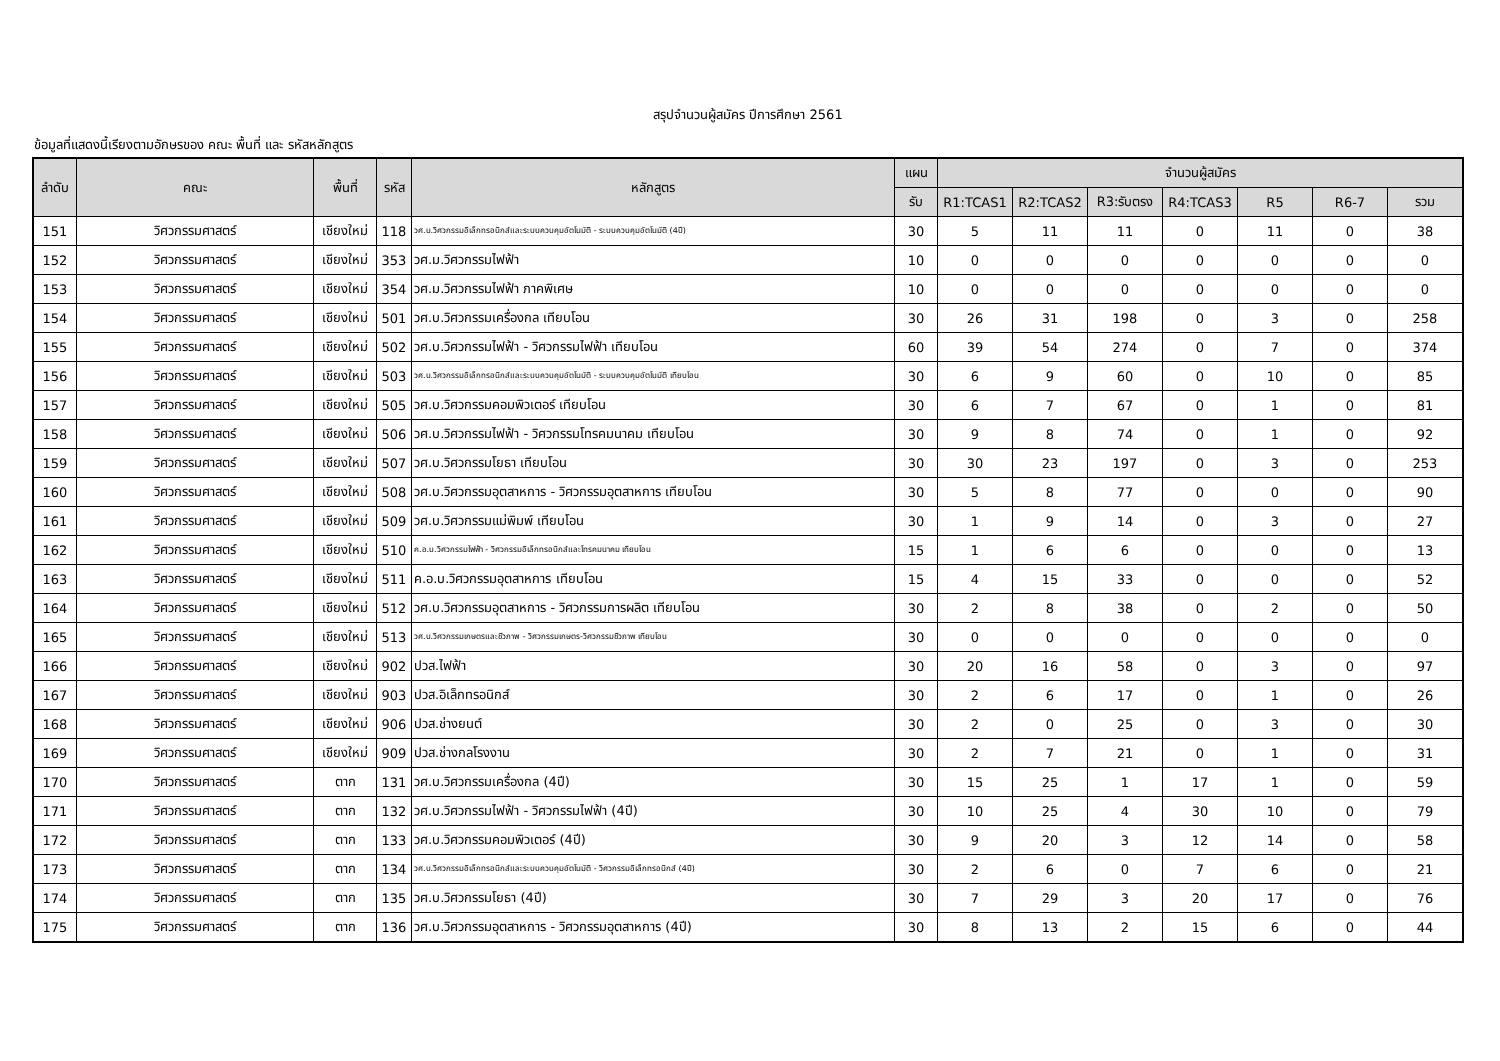สรุปจำนวนผู้สมัคร ปีการศึกษา 2561
ข้อมูลที่แสดงนี้เรียงตามอักษรของ คณะ พื้นที่ และ รหัสหลักสูตร
| ลำดับ | คณะ | พื้นที่ | รหัส | หลักสูตร | แผน | จำนวนผู้สมัคร | | | | | | |
| --- | --- | --- | --- | --- | --- | --- | --- | --- | --- | --- | --- | --- |
| | | | | | รับ | R1:TCAS1 | R2:TCAS2 | R3:รับตรง | R4:TCAS3 | R5 | R6-7 | รวม |
| 151 | วิศวกรรมศาสตร์ | เชียงใหม่ | 118 | วศ.บ.วิศวกรรมอิเล็กทรอนิกส์และระบบควบคุมอัตโนมัติ - ระบบควบคุมอัตโนมัติ (4ปี) | 30 | 5 | 11 | 11 | 0 | 11 | 0 | 38 |
| 152 | วิศวกรรมศาสตร์ | เชียงใหม่ | 353 | วศ.ม.วิศวกรรมไฟฟ้า | 10 | 0 | 0 | 0 | 0 | 0 | 0 | 0 |
| 153 | วิศวกรรมศาสตร์ | เชียงใหม่ | 354 | วศ.ม.วิศวกรรมไฟฟ้า ภาคพิเศษ | 10 | 0 | 0 | 0 | 0 | 0 | 0 | 0 |
| 154 | วิศวกรรมศาสตร์ | เชียงใหม่ | 501 | วศ.บ.วิศวกรรมเครื่องกล เทียบโอน | 30 | 26 | 31 | 198 | 0 | 3 | 0 | 258 |
| 155 | วิศวกรรมศาสตร์ | เชียงใหม่ | 502 | วศ.บ.วิศวกรรมไฟฟ้า - วิศวกรรมไฟฟ้า เทียบโอน | 60 | 39 | 54 | 274 | 0 | 7 | 0 | 374 |
| 156 | วิศวกรรมศาสตร์ | เชียงใหม่ | 503 | วศ.บ.วิศวกรรมอิเล็กทรอนิกส์และระบบควบคุมอัตโนมัติ - ระบบควบคุมอัตโนมัติ เทียบโอน | 30 | 6 | 9 | 60 | 0 | 10 | 0 | 85 |
| 157 | วิศวกรรมศาสตร์ | เชียงใหม่ | 505 | วศ.บ.วิศวกรรมคอมพิวเตอร์ เทียบโอน | 30 | 6 | 7 | 67 | 0 | 1 | 0 | 81 |
| 158 | วิศวกรรมศาสตร์ | เชียงใหม่ | 506 | วศ.บ.วิศวกรรมไฟฟ้า - วิศวกรรมโทรคมนาคม เทียบโอน | 30 | 9 | 8 | 74 | 0 | 1 | 0 | 92 |
| 159 | วิศวกรรมศาสตร์ | เชียงใหม่ | 507 | วศ.บ.วิศวกรรมโยธา เทียบโอน | 30 | 30 | 23 | 197 | 0 | 3 | 0 | 253 |
| 160 | วิศวกรรมศาสตร์ | เชียงใหม่ | 508 | วศ.บ.วิศวกรรมอุตสาหการ - วิศวกรรมอุตสาหการ เทียบโอน | 30 | 5 | 8 | 77 | 0 | 0 | 0 | 90 |
| 161 | วิศวกรรมศาสตร์ | เชียงใหม่ | 509 | วศ.บ.วิศวกรรมแม่พิมพ์ เทียบโอน | 30 | 1 | 9 | 14 | 0 | 3 | 0 | 27 |
| 162 | วิศวกรรมศาสตร์ | เชียงใหม่ | 510 | ค.อ.บ.วิศวกรรมไฟฟ้า - วิศวกรรมอิเล็กทรอนิกส์และโทรคมนาคม เทียบโอน | 15 | 1 | 6 | 6 | 0 | 0 | 0 | 13 |
| 163 | วิศวกรรมศาสตร์ | เชียงใหม่ | 511 | ค.อ.บ.วิศวกรรมอุตสาหการ เทียบโอน | 15 | 4 | 15 | 33 | 0 | 0 | 0 | 52 |
| 164 | วิศวกรรมศาสตร์ | เชียงใหม่ | 512 | วศ.บ.วิศวกรรมอุตสาหการ - วิศวกรรมการผลิต เทียบโอน | 30 | 2 | 8 | 38 | 0 | 2 | 0 | 50 |
| 165 | วิศวกรรมศาสตร์ | เชียงใหม่ | 513 | วศ.บ.วิศวกรรมเกษตรและชีวภาพ - วิศวกรรมเกษตร-วิศวกรรมชีวภาพ เทียบโอน | 30 | 0 | 0 | 0 | 0 | 0 | 0 | 0 |
| 166 | วิศวกรรมศาสตร์ | เชียงใหม่ | 902 | ปวส.ไฟฟ้า | 30 | 20 | 16 | 58 | 0 | 3 | 0 | 97 |
| 167 | วิศวกรรมศาสตร์ | เชียงใหม่ | 903 | ปวส.อิเล็กทรอนิกส์ | 30 | 2 | 6 | 17 | 0 | 1 | 0 | 26 |
| 168 | วิศวกรรมศาสตร์ | เชียงใหม่ | 906 | ปวส.ช่างยนต์ | 30 | 2 | 0 | 25 | 0 | 3 | 0 | 30 |
| 169 | วิศวกรรมศาสตร์ | เชียงใหม่ | 909 | ปวส.ช่างกลโรงงาน | 30 | 2 | 7 | 21 | 0 | 1 | 0 | 31 |
| 170 | วิศวกรรมศาสตร์ | ตาก | 131 | วศ.บ.วิศวกรรมเครื่องกล (4ปี) | 30 | 15 | 25 | 1 | 17 | 1 | 0 | 59 |
| 171 | วิศวกรรมศาสตร์ | ตาก | 132 | วศ.บ.วิศวกรรมไฟฟ้า - วิศวกรรมไฟฟ้า (4ปี) | 30 | 10 | 25 | 4 | 30 | 10 | 0 | 79 |
| 172 | วิศวกรรมศาสตร์ | ตาก | 133 | วศ.บ.วิศวกรรมคอมพิวเตอร์ (4ปี) | 30 | 9 | 20 | 3 | 12 | 14 | 0 | 58 |
| 173 | วิศวกรรมศาสตร์ | ตาก | 134 | วศ.บ.วิศวกรรมอิเล็กทรอนิกส์และระบบควบคุมอัตโนมัติ - วิศวกรรมอิเล็กทรอนิกส์ (4ปี) | 30 | 2 | 6 | 0 | 7 | 6 | 0 | 21 |
| 174 | วิศวกรรมศาสตร์ | ตาก | 135 | วศ.บ.วิศวกรรมโยธา (4ปี) | 30 | 7 | 29 | 3 | 20 | 17 | 0 | 76 |
| 175 | วิศวกรรมศาสตร์ | ตาก | 136 | วศ.บ.วิศวกรรมอุตสาหการ - วิศวกรรมอุตสาหการ (4ปี) | 30 | 8 | 13 | 2 | 15 | 6 | 0 | 44 |